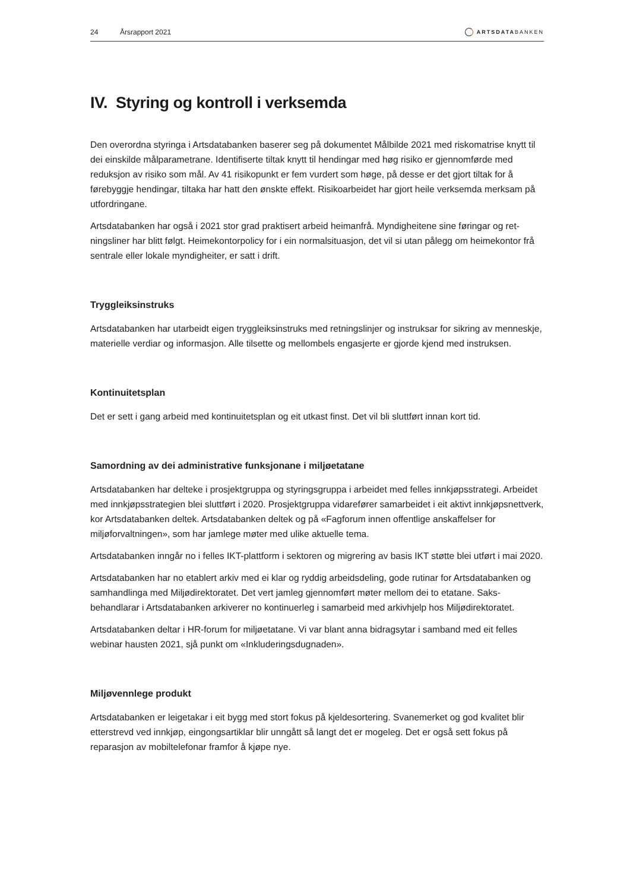24 Årsrapport 2021 ARTSDATABANKEN
IV. Styring og kontroll i verksemda
Den overordna styringa i Artsdatabanken baserer seg på dokumentet Målbilde 2021 med riskomatrise knytt til dei einskilde målparametrane. Identifiserte tiltak knytt til hendingar med høg risiko er gjennom­førde med reduksjon av risiko som mål. Av 41 risikopunkt er fem vurdert som høge, på desse er det gjort tiltak for å førebyggje hendingar, tiltaka har hatt den ønskte effekt. Risikoarbeidet har gjort heile verksemda merksam på utfordringane.
Artsdatabanken har også i 2021 stor grad praktisert arbeid heimanfrå. Myndigheitene sine føringar og ret­ningsliner har blitt følgt. Heimekontorpolicy for i ein normalsituasjon, det vil si utan pålegg om heimekontor frå sentrale eller lokale myndigheiter, er satt i drift.
Tryggleiksinstruks
Artsdatabanken har utarbeidt eigen tryggleiksinstruks med retningslinjer og instruksar for sikring av menneskje, materielle verdiar og informasjon. Alle tilsette og mellombels engasjerte er gjorde kjend med instruksen.
Kontinuitetsplan
Det er sett i gang arbeid med kontinuitetsplan og eit utkast finst. Det vil bli sluttført innan kort tid.
Samordning av dei administrative funksjonane i miljøetatane
Artsdatabanken har delteke i prosjektgruppa og styringsgruppa i arbeidet med felles innkjøpsstrategi. Arbeidet med innkjøpsstrategien blei sluttført i 2020. Prosjektgruppa vidarefører samarbeidet i eit aktivt innkjøpsnettverk, kor Artsdatabanken deltek. Artsdatabanken deltek og på «Fagforum innen offentlige anskaffelser for miljøforvaltningen», som har jamlege møter med ulike aktuelle tema.
Artsdatabanken inngår no i felles IKT-plattform i sektoren og migrering av basis IKT støtte blei utført i mai 2020.
Artsdatabanken har no etablert arkiv med ei klar og ryddig arbeidsdeling, gode rutinar for Artsdatabanken og samhandlinga med Miljødirektoratet. Det vert jamleg gjennomført møter mellom dei to etatane. Saks­behandlarar i Artsdatabanken arkiverer no kontinuerleg i samarbeid med arkivhjelp hos Miljødirektoratet.
Artsdatabanken deltar i HR-forum for miljøetatane. Vi var blant anna bidragsytar i samband med eit felles webinar hausten 2021, sjå punkt om «Inkluderingsdugnaden».
Miljøvennlege produkt
Artsdatabanken er leigetakar i eit bygg med stort fokus på kjeldesortering. Svanemerket og god kvalitet blir etterstrevd ved innkjøp, eingongsartiklar blir unngått så langt det er mogeleg. Det er også sett fokus på reparasjon av mobiltelefonar framfor å kjøpe nye.